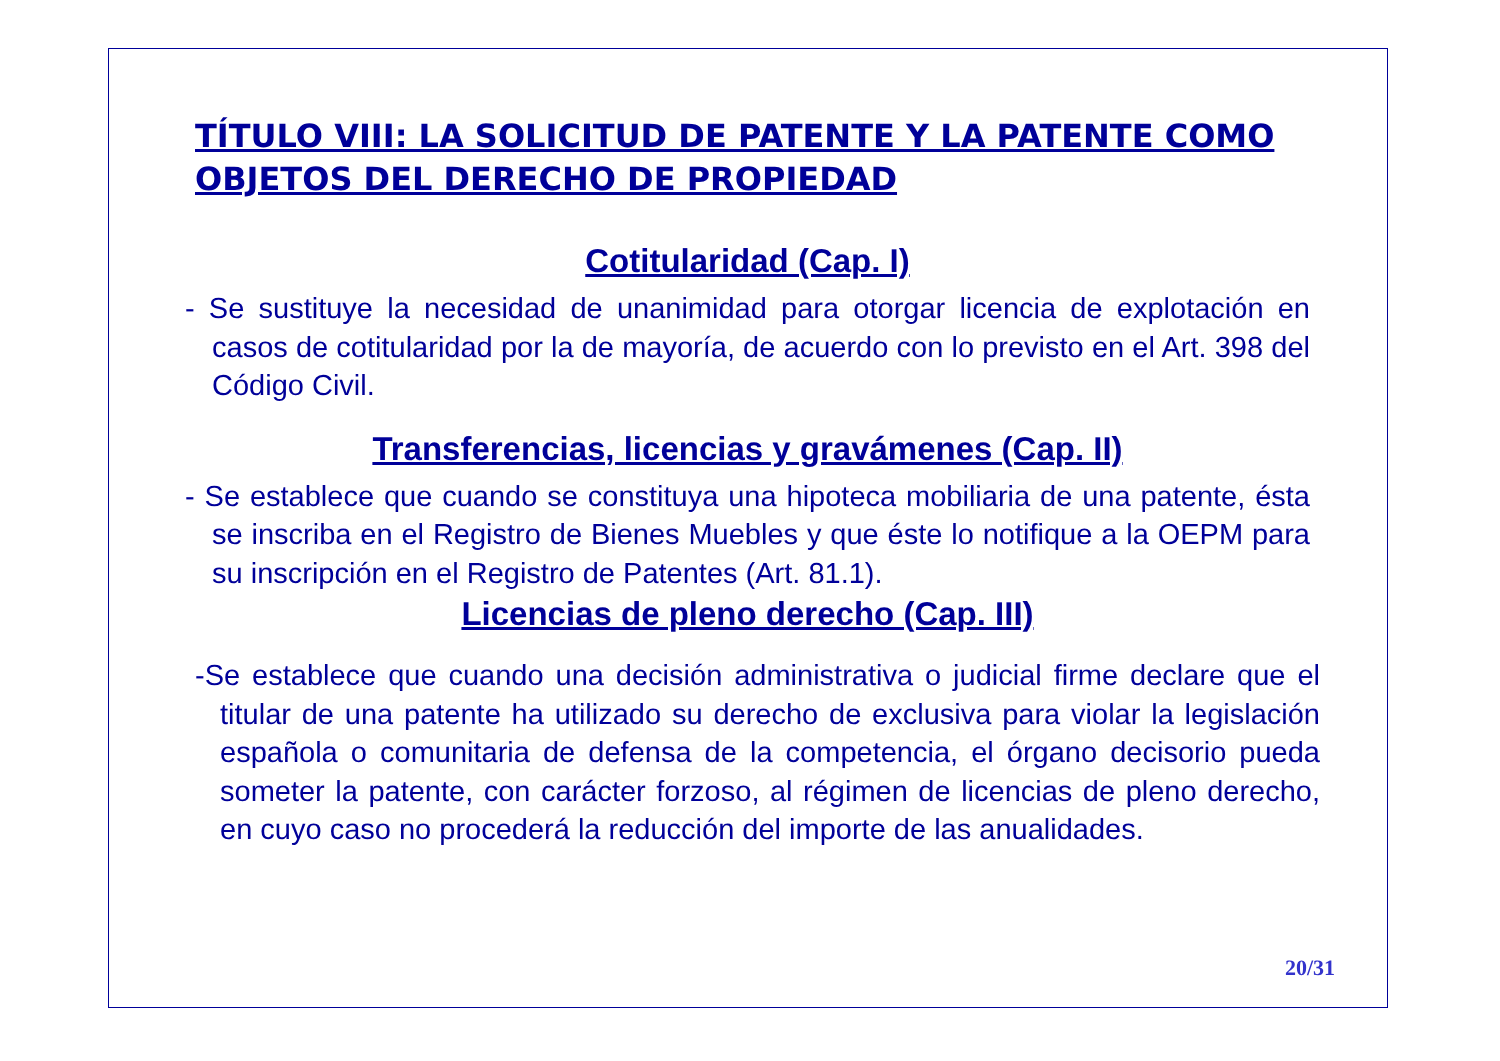TÍTULO VIII: LA SOLICITUD DE PATENTE Y LA PATENTE COMO OBJETOS DEL DERECHO DE PROPIEDAD
Cotitularidad (Cap. I)
- Se sustituye la necesidad de unanimidad para otorgar licencia de explotación en casos de cotitularidad por la de mayoría, de acuerdo con lo previsto en el Art. 398 del Código Civil.
Transferencias, licencias y gravámenes (Cap. II)
- Se establece que cuando se constituya una hipoteca mobiliaria de una patente, ésta se inscriba en el Registro de Bienes Muebles y que éste lo notifique a la OEPM para su inscripción en el Registro de Patentes (Art. 81.1).
Licencias de pleno derecho (Cap. III)
-Se establece que cuando una decisión administrativa o judicial firme declare que el titular de una patente ha utilizado su derecho de exclusiva para violar la legislación española o comunitaria de defensa de la competencia, el órgano decisorio pueda someter la patente, con carácter forzoso, al régimen de licencias de pleno derecho, en cuyo caso no procederá la reducción del importe de las anualidades.
20/31